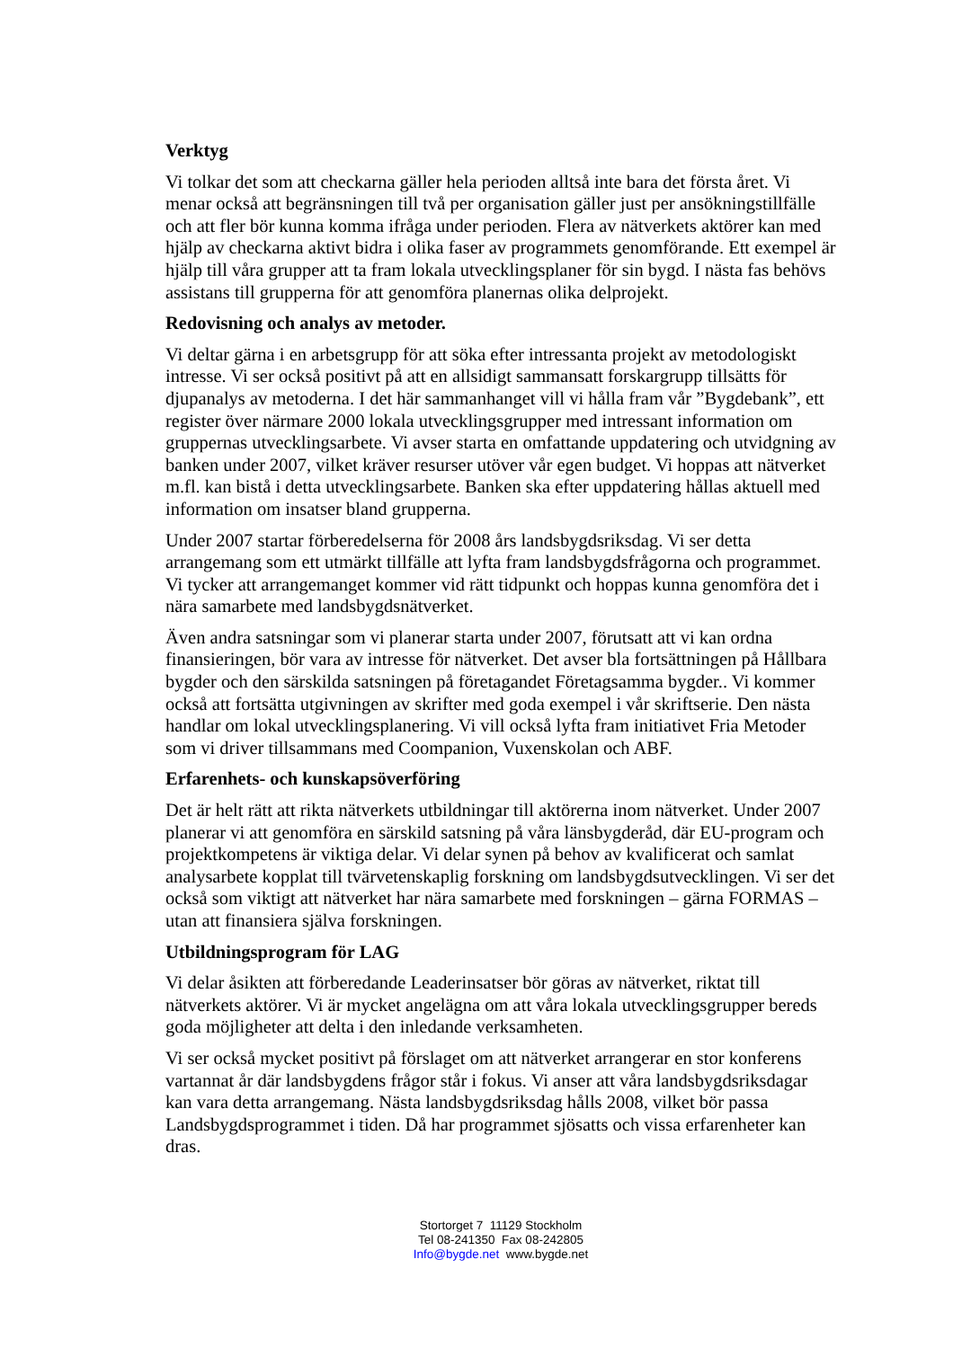Verktyg
Vi tolkar det som att checkarna gäller hela perioden alltså inte bara det första året. Vi menar också att begränsningen till två per organisation gäller just per ansökningstillfälle och att fler bör kunna komma ifråga under perioden. Flera av nätverkets aktörer kan med hjälp av checkarna aktivt bidra i olika faser av programmets genomförande. Ett exempel är hjälp till våra grupper att ta fram lokala utvecklingsplaner för sin bygd. I nästa fas behövs assistans till grupperna för att genomföra planernas olika delprojekt.
Redovisning och analys av metoder.
Vi deltar gärna i en arbetsgrupp för att söka efter intressanta projekt av metodologiskt intresse. Vi ser också positivt på att en allsidigt sammansatt forskargrupp tillsätts för djupanalys av metoderna. I det här sammanhanget vill vi hålla fram vår ”Bygdebank”, ett register över närmare 2000 lokala utvecklingsgrupper med intressant information om gruppernas utvecklingsarbete. Vi avser starta en omfattande uppdatering och utvidgning av banken under 2007, vilket kräver resurser utöver vår egen budget. Vi hoppas att nätverket m.fl. kan bistå i detta utvecklingsarbete. Banken ska efter uppdatering hållas aktuell med information om insatser bland grupperna.
Under 2007 startar förberedelserna för 2008 års landsbygdsriksdag. Vi ser detta arrangemang som ett utmärkt tillfälle att lyfta fram landsbygdsfrågorna och programmet. Vi tycker att arrangemanget kommer vid rätt tidpunkt och hoppas kunna genomföra det i nära samarbete med landsbygdsnätverket.
Även andra satsningar som vi planerar starta under 2007, förutsatt att vi kan ordna finansieringen, bör vara av intresse för nätverket. Det avser bla fortsättningen på Hållbara bygder och den särskilda satsningen på företagandet Företagsamma bygder.. Vi kommer också att fortsätta utgivningen av skrifter med goda exempel i vår skriftserie. Den nästa handlar om lokal utvecklingsplanering. Vi vill också lyfta fram initiativet Fria Metoder som vi driver tillsammans med Coompanion, Vuxenskolan och ABF.
Erfarenhets- och kunskapsöverföring
Det är helt rätt att rikta nätverkets utbildningar till aktörerna inom nätverket. Under 2007 planerar vi att genomföra en särskild satsning på våra länsbygderåd, där EU-program och projektkompetens är viktiga delar. Vi delar synen på behov av kvalificerat och samlat analysarbete kopplat till tvärvetenskaplig forskning om landsbygdsutvecklingen. Vi ser det också som viktigt att nätverket har nära samarbete med forskningen – gärna FORMAS – utan att finansiera själva forskningen.
Utbildningsprogram för LAG
Vi delar åsikten att förberedande Leaderinsatser bör göras av nätverket, riktat till nätverkets aktörer. Vi är mycket angelägna om att våra lokala utvecklingsgrupper bereds goda möjligheter att delta i den inledande verksamheten.
Vi ser också mycket positivt på förslaget om att nätverket arrangerar en stor konferens vartannat år där landsbygdens frågor står i fokus. Vi anser att våra landsbygdsriksdagar kan vara detta arrangemang. Nästa landsbygdsriksdag hålls 2008, vilket bör passa Landsbygdsprogrammet i tiden. Då har programmet sjösatts och vissa erfarenheter kan dras.
Stortorget 7 11129 Stockholm
Tel 08-241350 Fax 08-242805
Info@bygde.net www.bygde.net